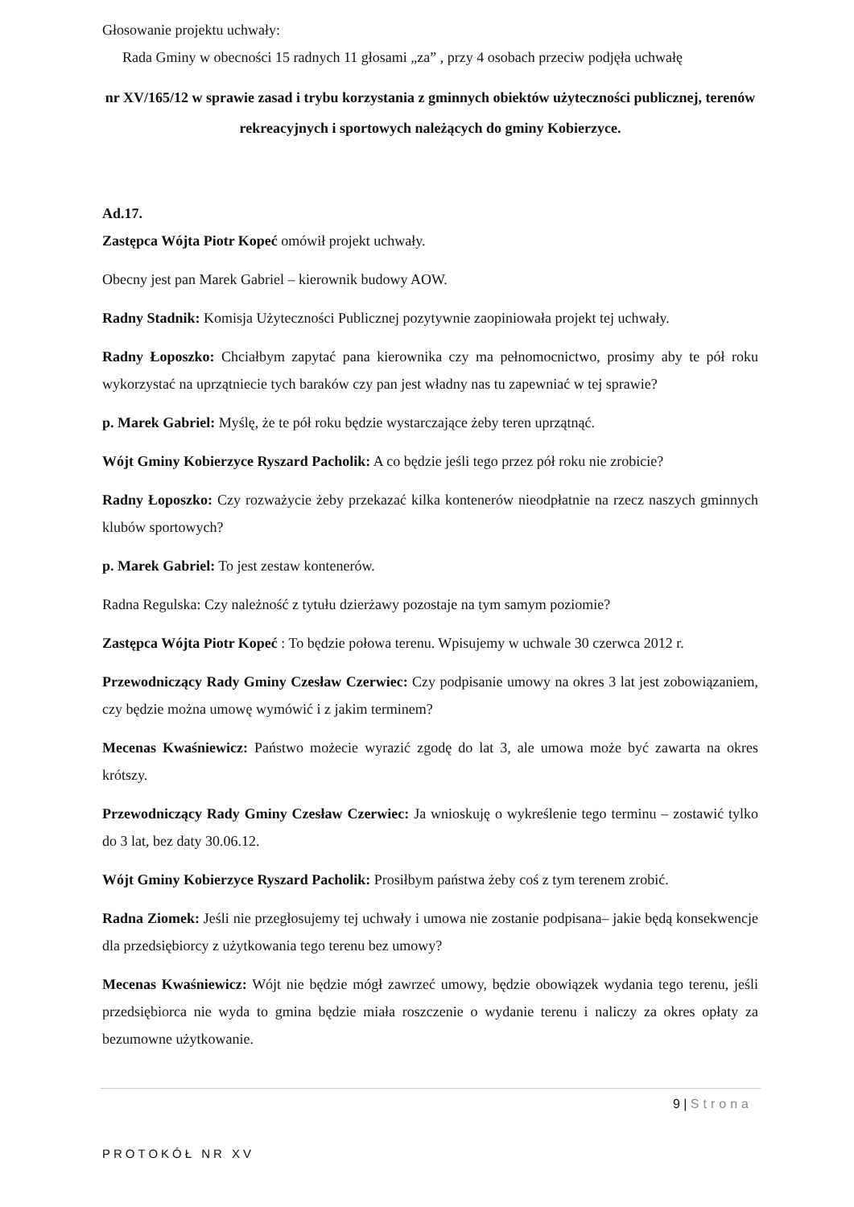Głosowanie projektu uchwały:
Rada Gminy w obecności 15 radnych 11 głosami „za” , przy 4 osobach przeciw podjęła uchwałę
nr XV/165/12 w sprawie zasad i trybu korzystania z gminnych obiektów użyteczności publicznej, terenów rekreacyjnych i sportowych należących do gminy Kobierzyce.
Ad.17.
Zastępca Wójta Piotr Kopeć omówił projekt uchwały.
Obecny jest pan Marek Gabriel – kierownik budowy AOW.
Radny Stadnik: Komisja Użyteczności Publicznej pozytywnie zaopiniowała projekt tej uchwały.
Radny Łoposzko: Chciałbym zapytać pana kierownika czy ma pełnomocnictwo, prosimy aby te pół roku wykorzystać na uprzątniecie tych baraków czy pan jest władny nas tu zapewniać w tej sprawie?
p. Marek Gabriel: Myślę, że te pół roku będzie wystarczające żeby teren uprzątnąć.
Wójt Gminy Kobierzyce Ryszard Pacholik: A co będzie jeśli tego przez pół roku nie zrobicie?
Radny Łoposzko: Czy rozważycie żeby przekazać kilka kontenerów nieodpłatnie na rzecz naszych gminnych klubów sportowych?
p. Marek Gabriel: To jest zestaw kontenerów.
Radna Regulska: Czy należność z tytułu dzierżawy pozostaje na tym samym poziomie?
Zastępca Wójta Piotr Kopeć : To będzie połowa terenu. Wpisujemy w uchwale 30 czerwca 2012 r.
Przewodniczący Rady Gminy Czesław Czerwiec: Czy podpisanie umowy na okres 3 lat jest zobowiązaniem, czy będzie można umowę wymówić i z jakim terminem?
Mecenas Kwaśniewicz: Państwo możecie wyrazić zgodę do lat 3, ale umowa może być zawarta na okres krótszy.
Przewodniczący Rady Gminy Czesław Czerwiec: Ja wnioskuję o wykreślenie tego terminu – zostawić tylko do 3 lat, bez daty 30.06.12.
Wójt Gminy Kobierzyce Ryszard Pacholik: Prosiłbym państwa żeby coś z tym terenem zrobić.
Radna Ziomek: Jeśli nie przegłosujemy tej uchwały i umowa nie zostanie podpisana– jakie będą konsekwencje dla przedsiębiorcy z użytkowania tego terenu bez umowy?
Mecenas Kwaśniewicz: Wójt nie będzie mógł zawrzeć umowy, będzie obowiązek wydania tego terenu, jeśli przedsiębiorca nie wyda to gmina będzie miała roszczenie o wydanie terenu i naliczy za okres opłaty za bezumowne użytkowanie.
9 | Strona
PROTOKÓŁ NR XV